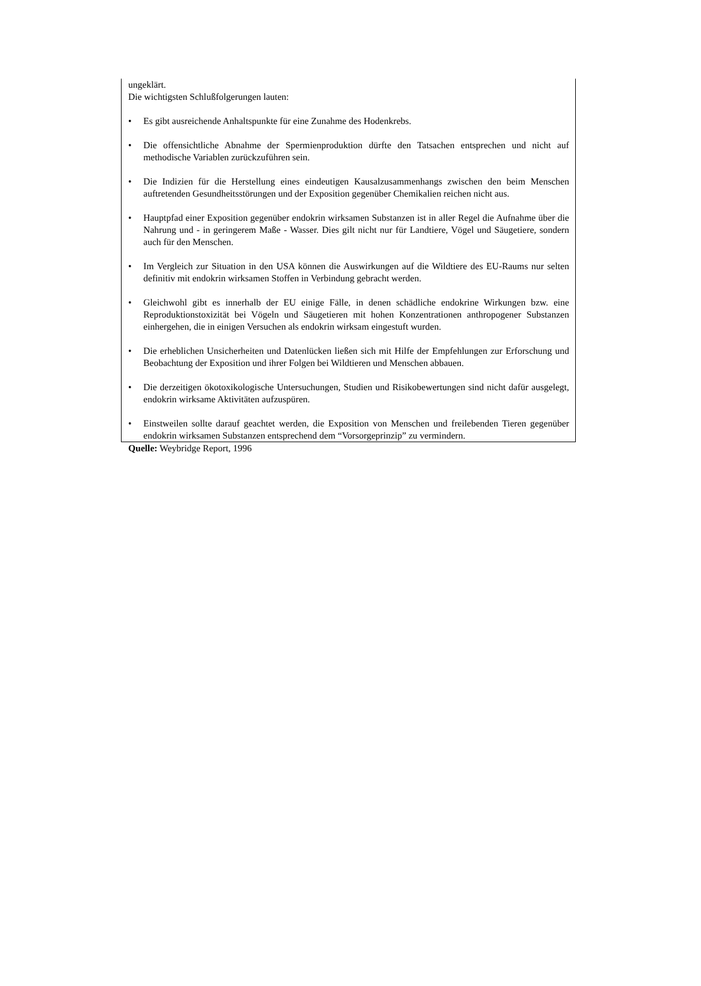ungeklärt.
Die wichtigsten Schlußfolgerungen lauten:
• Es gibt ausreichende Anhaltspunkte für eine Zunahme des Hodenkrebs.
• Die offensichtliche Abnahme der Spermienproduktion dürfte den Tatsachen entsprechen und nicht auf methodische Variablen zurückzuführen sein.
• Die Indizien für die Herstellung eines eindeutigen Kausalzusammenhangs zwischen den beim Menschen auftretenden Gesundheitsstörungen und der Exposition gegenüber Chemikalien reichen nicht aus.
• Hauptpfad einer Exposition gegenüber endokrin wirksamen Substanzen ist in aller Regel die Aufnahme über die Nahrung und - in geringerem Maße - Wasser. Dies gilt nicht nur für Landtiere, Vögel und Säugetiere, sondern auch für den Menschen.
• Im Vergleich zur Situation in den USA können die Auswirkungen auf die Wildtiere des EU-Raums nur selten definitiv mit endokrin wirksamen Stoffen in Verbindung gebracht werden.
• Gleichwohl gibt es innerhalb der EU einige Fälle, in denen schädliche endokrine Wirkungen bzw. eine Reproduktionstoxizität bei Vögeln und Säugetieren mit hohen Konzentrationen anthropogener Substanzen einhergehen, die in einigen Versuchen als endokrin wirksam eingestuft wurden.
• Die erheblichen Unsicherheiten und Datenlücken ließen sich mit Hilfe der Empfehlungen zur Erforschung und Beobachtung der Exposition und ihrer Folgen bei Wildtieren und Menschen abbauen.
• Die derzeitigen ökotoxikologische Untersuchungen, Studien und Risikobewertungen sind nicht dafür ausgelegt, endokrin wirksame Aktivitäten aufzuspüren.
• Einstweilen sollte darauf geachtet werden, die Exposition von Menschen und freilebenden Tieren gegenüber endokrin wirksamen Substanzen entsprechend dem “Vorsorgeprinzip” zu vermindern.
Quelle: Weybridge Report, 1996